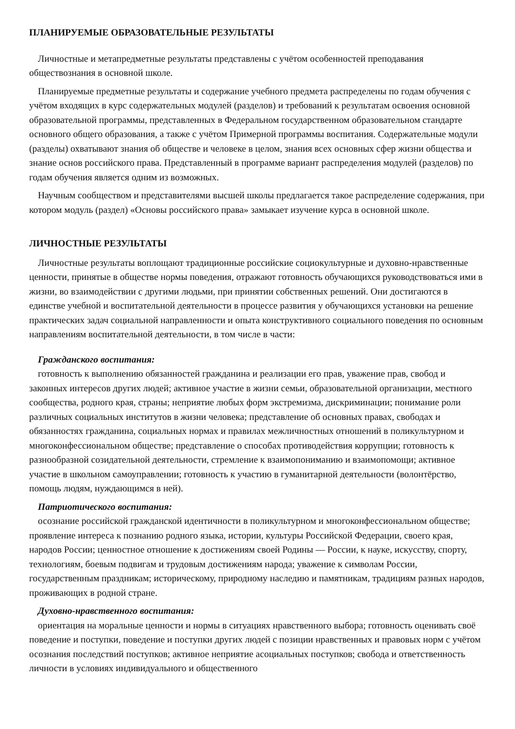ПЛАНИРУЕМЫЕ ОБРАЗОВАТЕЛЬНЫЕ РЕЗУЛЬТАТЫ
Личностные и метапредметные результаты представлены с учётом особенностей преподавания обществознания в основной школе.
Планируемые предметные результаты и содержание учебного предмета распределены по годам обучения с учётом входящих в курс содержательных модулей (разделов) и требований к результатам освоения основной образовательной программы, представленных в Федеральном государственном образовательном стандарте основного общего образования, а также с учётом Примерной программы воспитания. Содержательные модули (разделы) охватывают знания об обществе и человеке в целом, знания всех основных сфер жизни общества и знание основ российского права. Представленный в программе вариант распределения модулей (разделов) по годам обучения является одним из возможных.
Научным сообществом и представителями высшей школы предлагается такое распределение содержания, при котором модуль (раздел) «Основы российского права» замыкает изучение курса в основной школе.
ЛИЧНОСТНЫЕ РЕЗУЛЬТАТЫ
Личностные результаты воплощают традиционные российские социокультурные и духовно-нравственные ценности, принятые в обществе нормы поведения, отражают готовность обучающихся руководствоваться ими в жизни, во взаимодействии с другими людьми, при принятии собственных решений. Они достигаются в единстве учебной и воспитательной деятельности в процессе развития у обучающихся установки на решение практических задач социальной направленности и опыта конструктивного социального поведения по основным направлениям воспитательной деятельности, в том числе в части:
Гражданского воспитания:
готовность к выполнению обязанностей гражданина и реализации его прав, уважение прав, свобод и законных интересов других людей; активное участие в жизни семьи, образовательной организации, местного сообщества, родного края, страны; неприятие любых форм экстремизма, дискриминации; понимание роли различных социальных институтов в жизни человека; представление об основных правах, свободах и обязанностях гражданина, социальных нормах и правилах межличностных отношений в поликультурном и многоконфессиональном обществе; представление о способах противодействия коррупции; готовность к разнообразной созидательной деятельности, стремление к взаимопониманию и взаимопомощи; активное участие в школьном самоуправлении; готовность к участию в гуманитарной деятельности (волонтёрство, помощь людям, нуждающимся в ней).
Патриотического воспитания:
осознание российской гражданской идентичности в поликультурном и многоконфессиональном обществе; проявление интереса к познанию родного языка, истории, культуры Российской Федерации, своего края, народов России; ценностное отношение к достижениям своей Родины — России, к науке, искусству, спорту, технологиям, боевым подвигам и трудовым достижениям народа; уважение к символам России, государственным праздникам; историческому, природному наследию и памятникам, традициям разных народов, проживающих в родной стране.
Духовно-нравственного воспитания:
ориентация на моральные ценности и нормы в ситуациях нравственного выбора; готовность оценивать своё поведение и поступки, поведение и поступки других людей с позиции нравственных и правовых норм с учётом осознания последствий поступков; активное неприятие асоциальных поступков; свобода и ответственность личности в условиях индивидуального и общественного